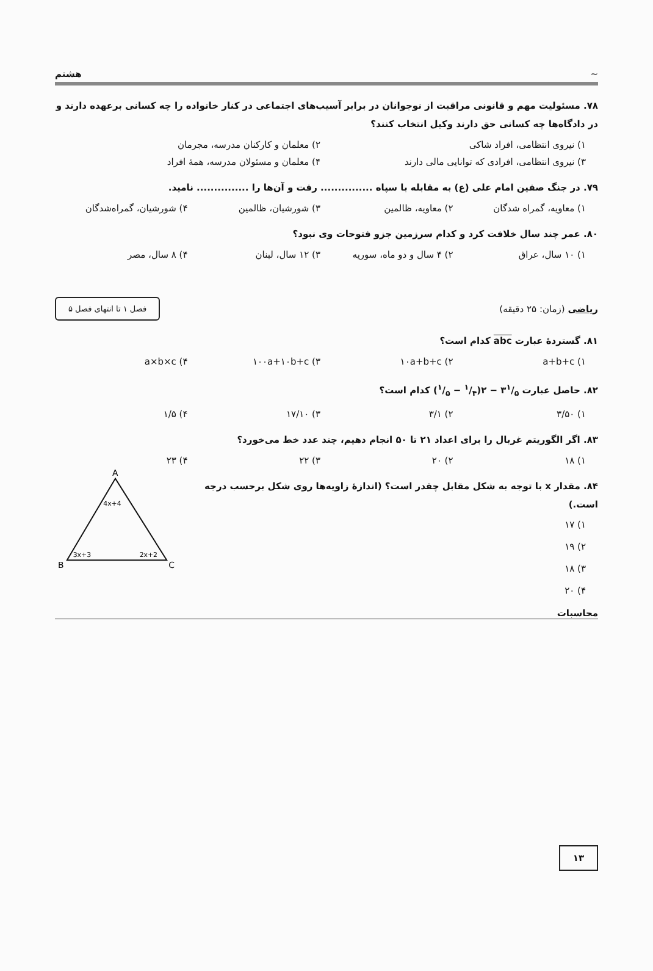~ هشتم
۷۸. مسئولیت مهم و قانونی مراقبت از نوجوانان در برابر آسیب‌های اجتماعی در کنار خانواده را چه کسانی برعهده دارند و در دادگاه‌ها چه کسانی حق دارند وکیل انتخاب کنند؟
۱) نیروی انتظامی، افراد شاکی ۲) معلمان و کارکنان مدرسه، مجرمان
۳) نیروی انتظامی، افرادی که توانایی مالی دارند ۴) معلمان و مسئولان مدرسه، همهٔ افراد
۷۹. در جنگ صفین امام علی (ع) به مقابله با سپاه ............... رفت و آن‌ها را ............... نامید.
۱) معاویه، گمراه شدگان ۲) معاویه، ظالمین ۳) شورشیان، ظالمین ۴) شورشیان، گمراه‌شدگان
۸۰. عمر چند سال خلافت کرد و کدام سرزمین جزو فتوحات وی نبود؟
۱) ۱۰ سال، عراق ۲) ۴ سال و دو ماه، سوریه ۳) ۱۲ سال، لبنان ۴) ۸ سال، مصر
ریاضی (زمان: ۲۵ دقیقه) فصل ۱ تا انتهای فصل ۵
۸۱. گستردهٔ عبارت abc کدام است؟
۱) a+b+c ۲) ۱۰a+b+c ۳) ۱۰۰a+۱۰b+c ۴) a×b×c
۸۲. حاصل عبارت ۳۱/۵ − ۲(۱/۴ − ۱/۵) کدام است؟
۱) ۳/۵۰ ۲) ۳/۱ ۳) ۱۷/۱۰ ۴) ۱/۵
۸۳. اگر الگوریتم غربال را برای اعداد ۲۱ تا ۵۰ انجام دهیم، چند عدد خط می‌خورد؟
۱) ۱۸ ۲) ۲۰ ۳) ۲۲ ۴) ۲۳
۸۴. مقدار x با توجه به شکل مقابل چقدر است؟ (اندازهٔ زاویه‌ها روی شکل برحسب درجه است.)
۱) ۱۷
۲) ۱۹
۳) ۱۸
۴) ۲۰
A
B
C
4x+4
3x+3
2x+2
محاسبات
۱۳